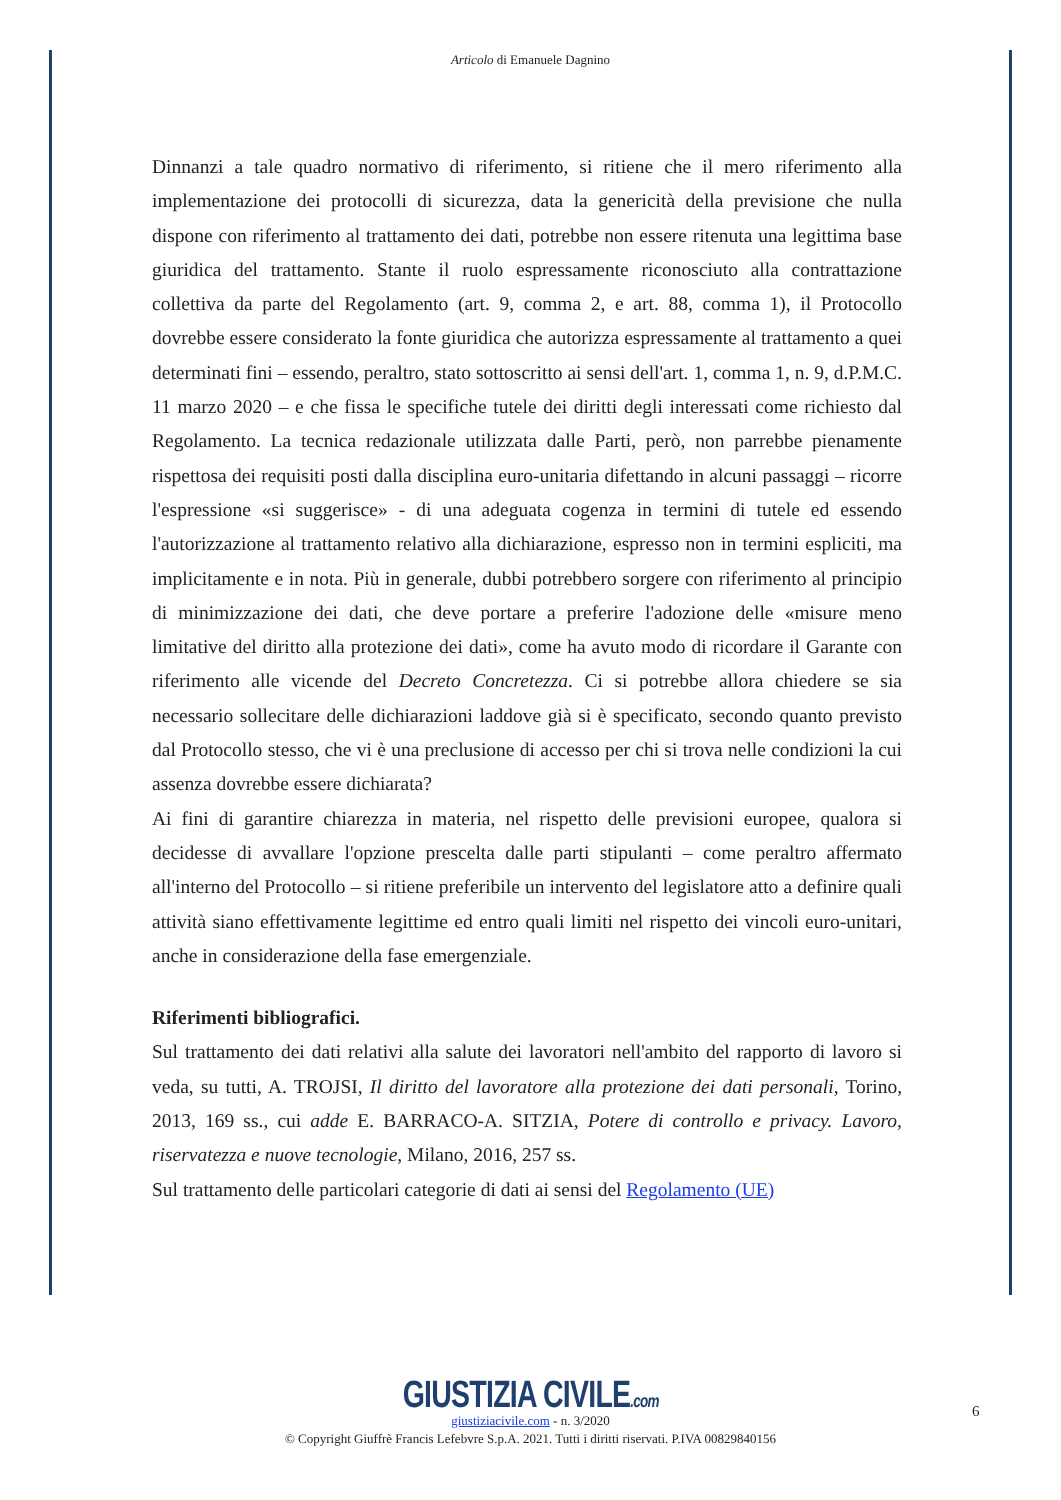Articolo di Emanuele Dagnino
Dinnanzi a tale quadro normativo di riferimento, si ritiene che il mero riferimento alla implementazione dei protocolli di sicurezza, data la genericità della previsione che nulla dispone con riferimento al trattamento dei dati, potrebbe non essere ritenuta una legittima base giuridica del trattamento. Stante il ruolo espressamente riconosciuto alla contrattazione collettiva da parte del Regolamento (art. 9, comma 2, e art. 88, comma 1), il Protocollo dovrebbe essere considerato la fonte giuridica che autorizza espressamente al trattamento a quei determinati fini – essendo, peraltro, stato sottoscritto ai sensi dell'art. 1, comma 1, n. 9, d.P.M.C. 11 marzo 2020 – e che fissa le specifiche tutele dei diritti degli interessati come richiesto dal Regolamento. La tecnica redazionale utilizzata dalle Parti, però, non parrebbe pienamente rispettosa dei requisiti posti dalla disciplina euro-unitaria difettando in alcuni passaggi – ricorre l'espressione «si suggerisce» - di una adeguata cogenza in termini di tutele ed essendo l'autorizzazione al trattamento relativo alla dichiarazione, espresso non in termini espliciti, ma implicitamente e in nota. Più in generale, dubbi potrebbero sorgere con riferimento al principio di minimizzazione dei dati, che deve portare a preferire l'adozione delle «misure meno limitative del diritto alla protezione dei dati», come ha avuto modo di ricordare il Garante con riferimento alle vicende del Decreto Concretezza. Ci si potrebbe allora chiedere se sia necessario sollecitare delle dichiarazioni laddove già si è specificato, secondo quanto previsto dal Protocollo stesso, che vi è una preclusione di accesso per chi si trova nelle condizioni la cui assenza dovrebbe essere dichiarata?
Ai fini di garantire chiarezza in materia, nel rispetto delle previsioni europee, qualora si decidesse di avvallare l'opzione prescelta dalle parti stipulanti – come peraltro affermato all'interno del Protocollo – si ritiene preferibile un intervento del legislatore atto a definire quali attività siano effettivamente legittime ed entro quali limiti nel rispetto dei vincoli euro-unitari, anche in considerazione della fase emergenziale.
Riferimenti bibliografici.
Sul trattamento dei dati relativi alla salute dei lavoratori nell'ambito del rapporto di lavoro si veda, su tutti, A. TROJSI, Il diritto del lavoratore alla protezione dei dati personali, Torino, 2013, 169 ss., cui adde E. BARRACO-A. SITZIA, Potere di controllo e privacy. Lavoro, riservatezza e nuove tecnologie, Milano, 2016, 257 ss.
Sul trattamento delle particolari categorie di dati ai sensi del Regolamento (UE)
GIUSTIZIA CIVILE.com
giustiziacivile.com - n. 3/2020
© Copyright Giuffrè Francis Lefebvre S.p.A. 2021. Tutti i diritti riservati. P.IVA 00829840156
6